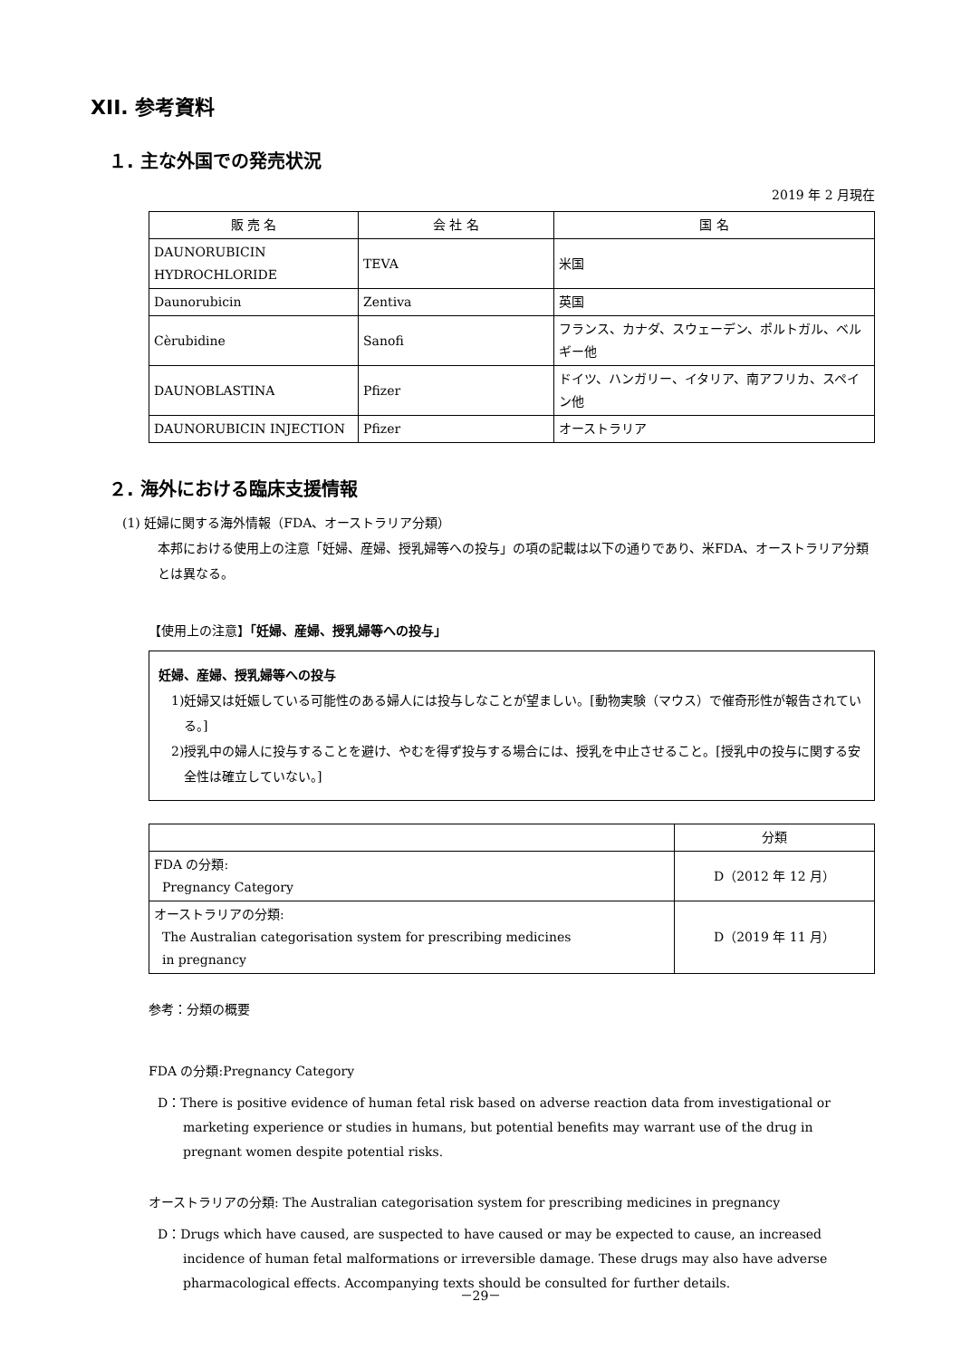XII. 参考資料
１. 主な外国での発売状況
2019 年 2 月現在
| 販 売 名 | 会 社 名 | 国 名 |
| --- | --- | --- |
| DAUNORUBICIN HYDROCHLORIDE | TEVA | 米国 |
| Daunorubicin | Zentiva | 英国 |
| Cèrubidine | Sanofi | フランス、カナダ、スウェーデン、ポルトガル、ベルギー他 |
| DAUNOBLASTINA | Pfizer | ドイツ、ハンガリー、イタリア、南アフリカ、スペイン他 |
| DAUNORUBICIN INJECTION | Pfizer | オーストラリア |
２. 海外における臨床支援情報
(1) 妊婦に関する海外情報（FDA、オーストラリア分類）
本邦における使用上の注意「妊婦、産婦、授乳婦等への投与」の項の記載は以下の通りであり、米FDA、オーストラリア分類とは異なる。
【使用上の注意】「妊婦、産婦、授乳婦等への投与」
妊婦、産婦、授乳婦等への投与
1)妊婦又は妊娠している可能性のある婦人には投与しなことが望ましい。[動物実験（マウス）で催奇形性が報告されている。]
2)授乳中の婦人に投与することを避け、やむを得ず投与する場合には、授乳を中止させること。[授乳中の投与に関する安全性は確立していない。]
| | 分類 |
| --- | --- |
| FDA の分類: Pregnancy Category | D（2012 年 12 月） |
| オーストラリアの分類: The Australian categorisation system for prescribing medicines in pregnancy | D（2019 年 11 月） |
参考：分類の概要
FDA の分類:Pregnancy Category
D：There is positive evidence of human fetal risk based on adverse reaction data from investigational or marketing experience or studies in humans, but potential benefits may warrant use of the drug in pregnant women despite potential risks.
オーストラリアの分類: The Australian categorisation system for prescribing medicines in pregnancy
D：Drugs which have caused, are suspected to have caused or may be expected to cause, an increased incidence of human fetal malformations or irreversible damage. These drugs may also have adverse pharmacological effects. Accompanying texts should be consulted for further details.
－29－